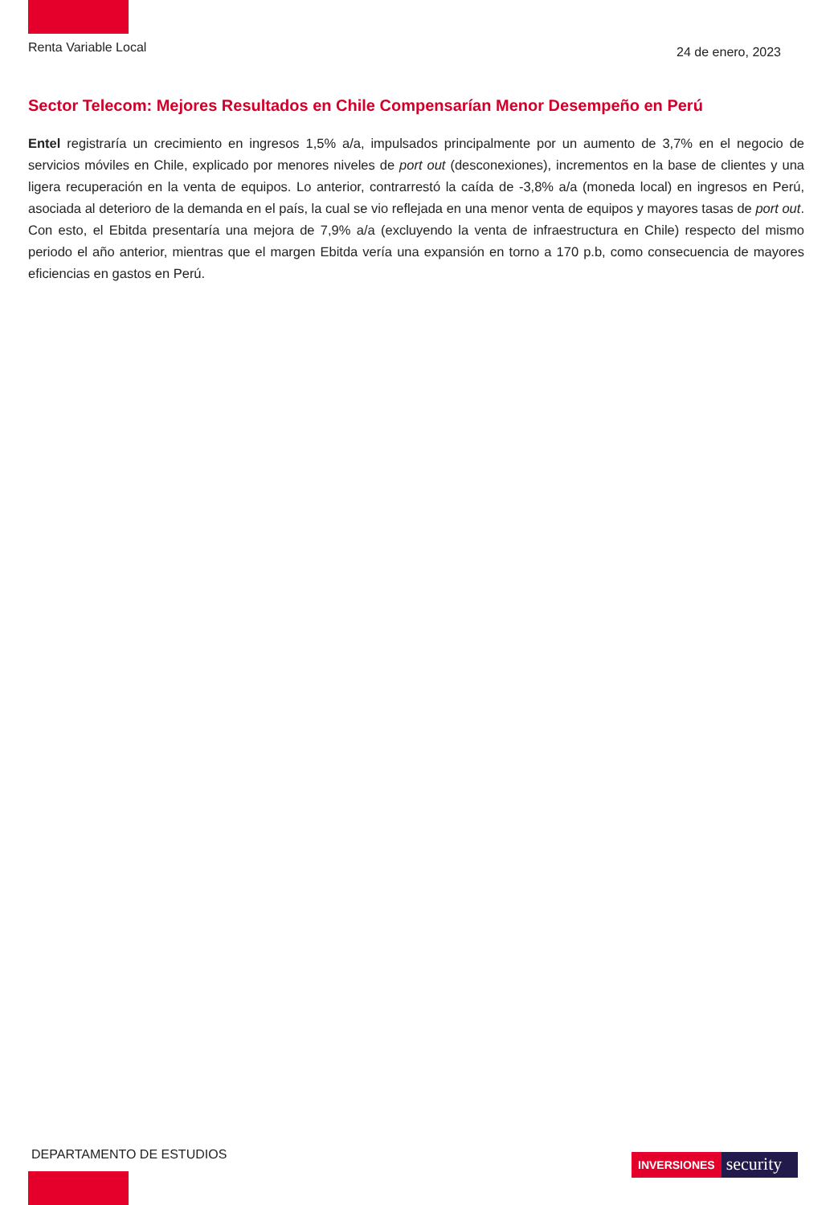Renta Variable Local
24 de enero, 2023
Sector Telecom: Mejores Resultados en Chile Compensarían Menor Desempeño en Perú
Entel registraría un crecimiento en ingresos 1,5% a/a, impulsados principalmente por un aumento de 3,7% en el negocio de servicios móviles en Chile, explicado por menores niveles de port out (desconexiones), incrementos en la base de clientes y una ligera recuperación en la venta de equipos. Lo anterior, contrarrestó la caída de -3,8% a/a (moneda local) en ingresos en Perú, asociada al deterioro de la demanda en el país, la cual se vio reflejada en una menor venta de equipos y mayores tasas de port out. Con esto, el Ebitda presentaría una mejora de 7,9% a/a (excluyendo la venta de infraestructura en Chile) respecto del mismo periodo el año anterior, mientras que el margen Ebitda vería una expansión en torno a 170 p.b, como consecuencia de mayores eficiencias en gastos en Perú.
DEPARTAMENTO DE ESTUDIOS
INVERSIONES
security